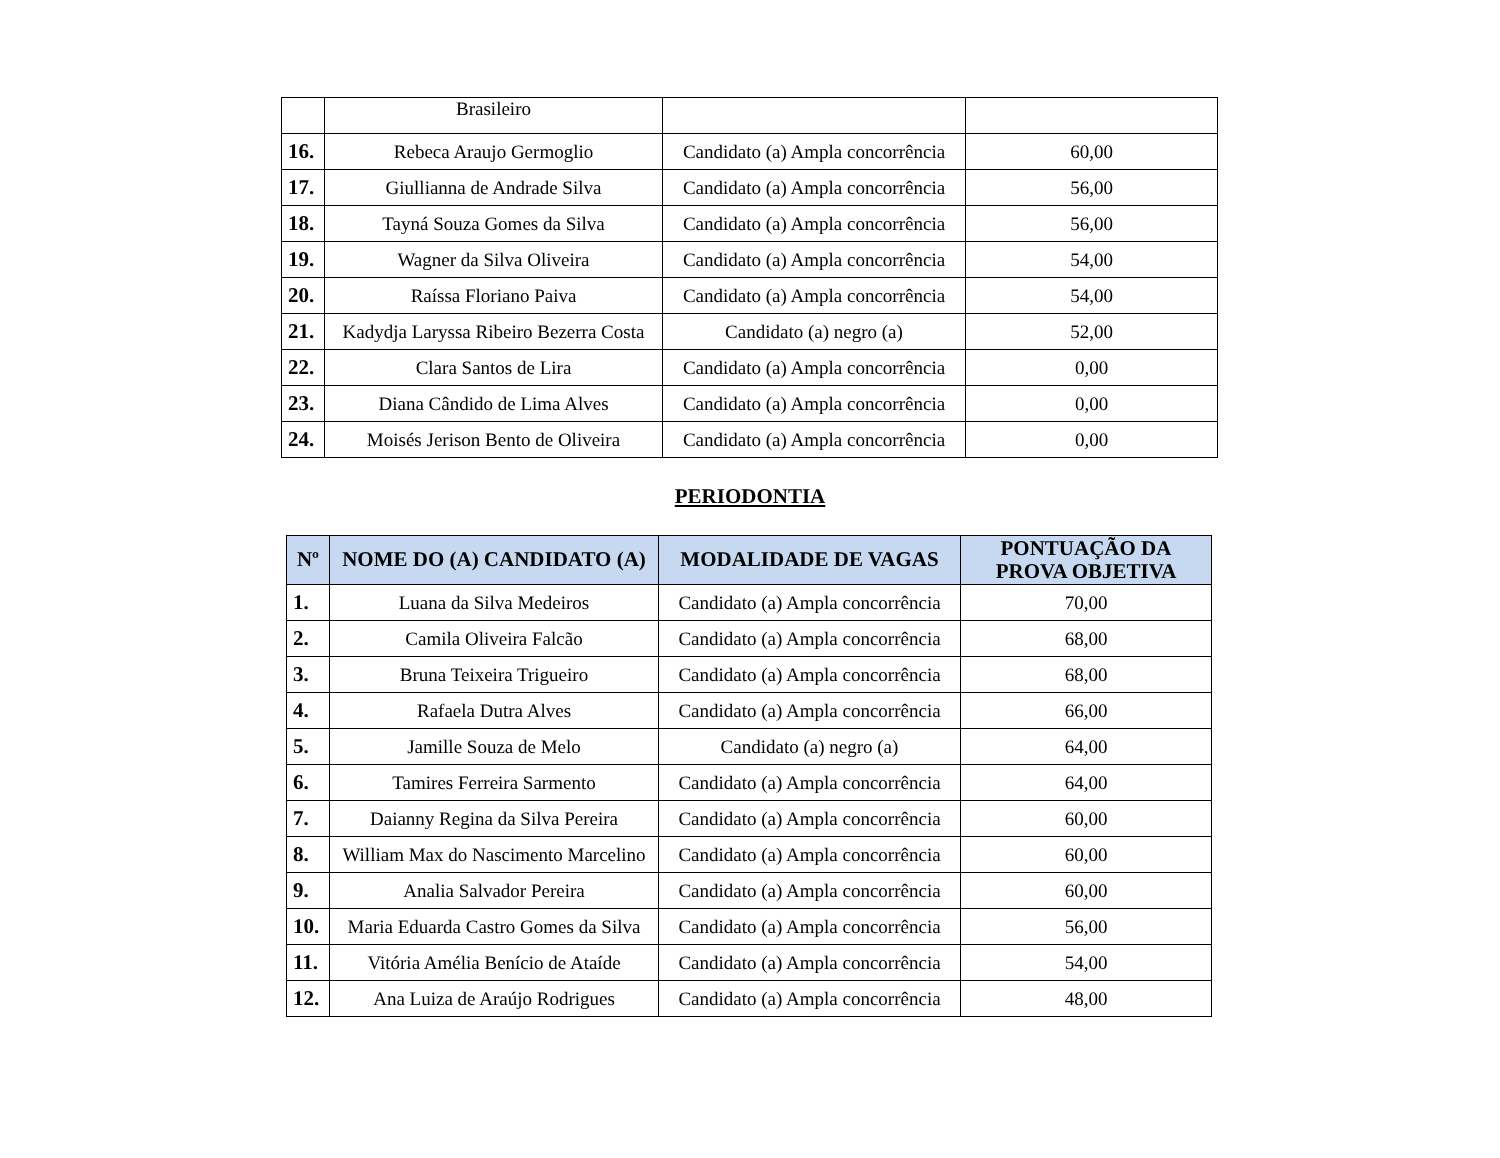| | Brasileiro | | |
| 16. | Rebeca Araujo Germoglio | Candidato (a) Ampla concorrência | 60,00 |
| 17. | Giullianna de Andrade Silva | Candidato (a) Ampla concorrência | 56,00 |
| 18. | Tayná Souza Gomes da Silva | Candidato (a) Ampla concorrência | 56,00 |
| 19. | Wagner da Silva Oliveira | Candidato (a) Ampla concorrência | 54,00 |
| 20. | Raíssa Floriano Paiva | Candidato (a) Ampla concorrência | 54,00 |
| 21. | Kadydja Laryssa Ribeiro Bezerra Costa | Candidato (a) negro (a) | 52,00 |
| 22. | Clara Santos de Lira | Candidato (a) Ampla concorrência | 0,00 |
| 23. | Diana Cândido de Lima Alves | Candidato (a) Ampla concorrência | 0,00 |
| 24. | Moisés Jerison Bento de Oliveira | Candidato (a) Ampla concorrência | 0,00 |
PERIODONTIA
| Nº | NOME DO (A) CANDIDATO (A) | MODALIDADE DE VAGAS | PONTUAÇÃO DA PROVA OBJETIVA |
| --- | --- | --- | --- |
| 1. | Luana da Silva Medeiros | Candidato (a) Ampla concorrência | 70,00 |
| 2. | Camila Oliveira Falcão | Candidato (a) Ampla concorrência | 68,00 |
| 3. | Bruna Teixeira Trigueiro | Candidato (a) Ampla concorrência | 68,00 |
| 4. | Rafaela Dutra Alves | Candidato (a) Ampla concorrência | 66,00 |
| 5. | Jamille Souza de Melo | Candidato (a) negro (a) | 64,00 |
| 6. | Tamires Ferreira Sarmento | Candidato (a) Ampla concorrência | 64,00 |
| 7. | Daianny Regina da Silva Pereira | Candidato (a) Ampla concorrência | 60,00 |
| 8. | William Max do Nascimento Marcelino | Candidato (a) Ampla concorrência | 60,00 |
| 9. | Analia Salvador Pereira | Candidato (a) Ampla concorrência | 60,00 |
| 10. | Maria Eduarda Castro Gomes da Silva | Candidato (a) Ampla concorrência | 56,00 |
| 11. | Vitória Amélia Benício de Ataíde | Candidato (a) Ampla concorrência | 54,00 |
| 12. | Ana Luiza de Araújo Rodrigues | Candidato (a) Ampla concorrência | 48,00 |